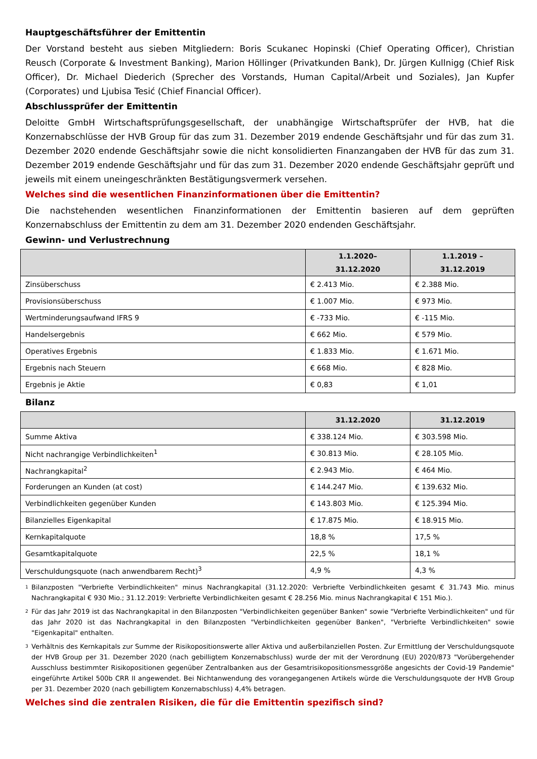Hauptgeschäftsführer der Emittentin
Der Vorstand besteht aus sieben Mitgliedern: Boris Scukanec Hopinski (Chief Operating Officer), Christian Reusch (Corporate & Investment Banking), Marion Höllinger (Privatkunden Bank), Dr. Jürgen Kullnigg (Chief Risk Officer), Dr. Michael Diederich (Sprecher des Vorstands, Human Capital/Arbeit und Soziales), Jan Kupfer (Corporates) und Ljubisa Tesić (Chief Financial Officer).
Abschlussprüfer der Emittentin
Deloitte GmbH Wirtschaftsprüfungsgesellschaft, der unabhängige Wirtschaftsprüfer der HVB, hat die Konzernabschlüsse der HVB Group für das zum 31. Dezember 2019 endende Geschäftsjahr und für das zum 31. Dezember 2020 endende Geschäftsjahr sowie die nicht konsolidierten Finanzangaben der HVB für das zum 31. Dezember 2019 endende Geschäftsjahr und für das zum 31. Dezember 2020 endende Geschäftsjahr geprüft und jeweils mit einem uneingeschränkten Bestätigungsvermerk versehen.
Welches sind die wesentlichen Finanzinformationen über die Emittentin?
Die nachstehenden wesentlichen Finanzinformationen der Emittentin basieren auf dem geprüften Konzernabschluss der Emittentin zu dem am 31. Dezember 2020 endenden Geschäftsjahr.
Gewinn- und Verlustrechnung
| | 1.1.2020– 31.12.2020 | 1.1.2019 – 31.12.2019 |
| --- | --- | --- |
| Zinsüberschuss | € 2.413 Mio. | € 2.388 Mio. |
| Provisionsüberschuss | € 1.007 Mio. | € 973 Mio. |
| Wertminderungsaufwand IFRS 9 | € -733 Mio. | € -115 Mio. |
| Handelsergebnis | € 662 Mio. | € 579 Mio. |
| Operatives Ergebnis | € 1.833 Mio. | € 1.671 Mio. |
| Ergebnis nach Steuern | € 668 Mio. | € 828 Mio. |
| Ergebnis je Aktie | € 0,83 | € 1,01 |
Bilanz
| | 31.12.2020 | 31.12.2019 |
| --- | --- | --- |
| Summe Aktiva | € 338.124 Mio. | € 303.598 Mio. |
| Nicht nachrangige Verbindlichkeiten<sup>1</sup> | € 30.813 Mio. | € 28.105 Mio. |
| Nachrangkapital<sup>2</sup> | € 2.943 Mio. | € 464 Mio. |
| Forderungen an Kunden (at cost) | € 144.247 Mio. | € 139.632 Mio. |
| Verbindlichkeiten gegenüber Kunden | € 143.803 Mio. | € 125.394 Mio. |
| Bilanzielles Eigenkapital | € 17.875 Mio. | € 18.915 Mio. |
| Kernkapitalquote | 18,8 % | 17,5 % |
| Gesamtkapitalquote | 22,5 % | 18,1 % |
| Verschuldungsquote (nach anwendbarem Recht)<sup>3</sup> | 4,9 % | 4,3 % |
1
Bilanzposten "Verbriefte Verbindlichkeiten" minus Nachrangkapital (31.12.2020: Verbriefte Verbindlichkeiten gesamt € 31.743 Mio. minus Nachrangkapital € 930 Mio.; 31.12.2019: Verbriefte Verbindlichkeiten gesamt € 28.256 Mio. minus Nachrangkapital € 151 Mio.).
2
Für das Jahr 2019 ist das Nachrangkapital in den Bilanzposten "Verbindlichkeiten gegenüber Banken" sowie "Verbriefte Verbindlichkeiten" und für das Jahr 2020 ist das Nachrangkapital in den Bilanzposten "Verbindlichkeiten gegenüber Banken", "Verbriefte Verbindlichkeiten" sowie "Eigenkapital" enthalten.
3
Verhältnis des Kernkapitals zur Summe der Risikopositionswerte aller Aktiva und außerbilanziellen Posten. Zur Ermittlung der Verschuldungsquote der HVB Group per 31. Dezember 2020 (nach gebilligtem Konzernabschluss) wurde der mit der Verordnung (EU) 2020/873 "Vorübergehender Ausschluss bestimmter Risikopositionen gegenüber Zentralbanken aus der Gesamtrisikopositionsmessgröße angesichts der Covid-19 Pandemie" eingeführte Artikel 500b CRR II angewendet. Bei Nichtanwendung des vorangegangenen Artikels würde die Verschuldungsquote der HVB Group per 31. Dezember 2020 (nach gebilligtem Konzernabschluss) 4,4% betragen.
Welches sind die zentralen Risiken, die für die Emittentin spezifisch sind?